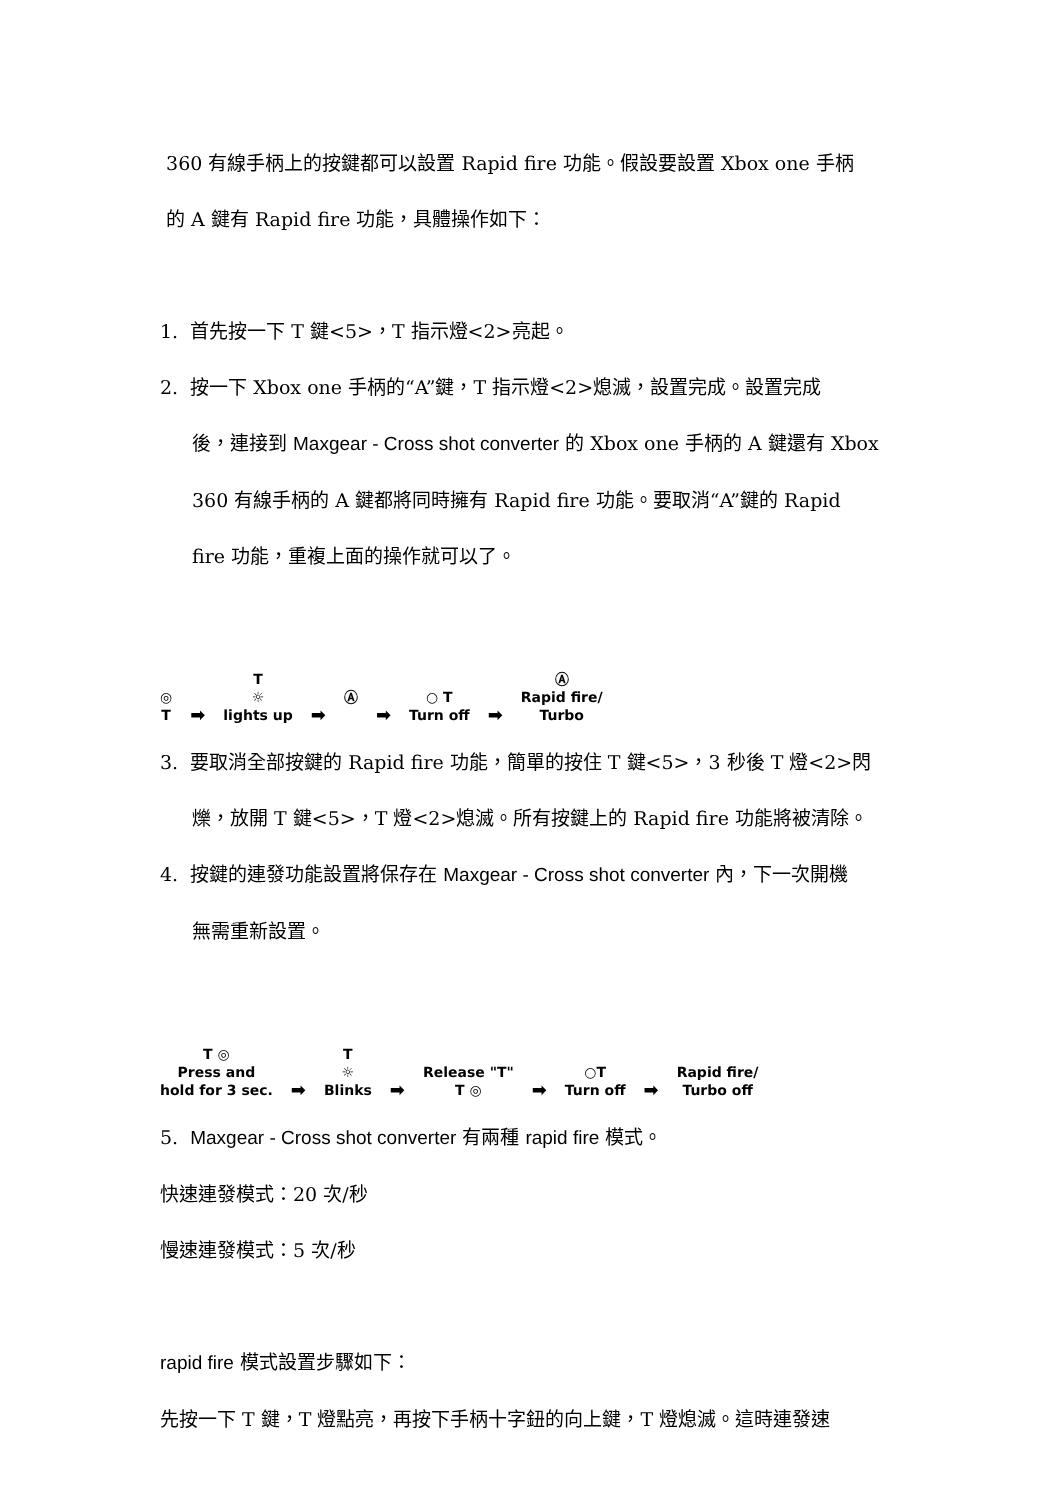360 有線手柄上的按鍵都可以設置 Rapid fire 功能。假設要設置 Xbox one 手柄
的 A 鍵有 Rapid fire 功能，具體操作如下：
1. 首先按一下 T 鍵<5>，T 指示燈<2>亮起。
2. 按一下 Xbox one 手柄的“A”鍵，T 指示燈<2>熄滅，設置完成。設置完成
後，連接到 Maxgear - Cross shot converter 的 Xbox one 手柄的 A 鍵還有 Xbox
360 有線手柄的 A 鍵都將同時擁有 Rapid fire 功能。要取消“A”鍵的 Rapid
fire 功能，重複上面的操作就可以了。
◎
T
➡
T
☼
lights up
➡
Ⓐ
➡
○ T
Turn off
➡
Ⓐ
Rapid fire/
Turbo
3. 要取消全部按鍵的 Rapid fire 功能，簡單的按住 T 鍵<5>，3 秒後 T 燈<2>閃
爍，放開 T 鍵<5>，T 燈<2>熄滅。所有按鍵上的 Rapid fire 功能將被清除。
4. 按鍵的連發功能設置將保存在 Maxgear - Cross shot converter 內，下一次開機
無需重新設置。
T ◎
Press and
hold for 3 sec.
➡
T
☼
Blinks
➡
Release "T"
T ◎
➡
○T
Turn off
➡
Rapid fire/
Turbo off
5. Maxgear - Cross shot converter 有兩種 rapid fire 模式。
快速連發模式：20 次/秒
慢速連發模式：5 次/秒
rapid fire 模式設置步驟如下：
先按一下 T 鍵，T 燈點亮，再按下手柄十字鈕的向上鍵，T 燈熄滅。這時連發速